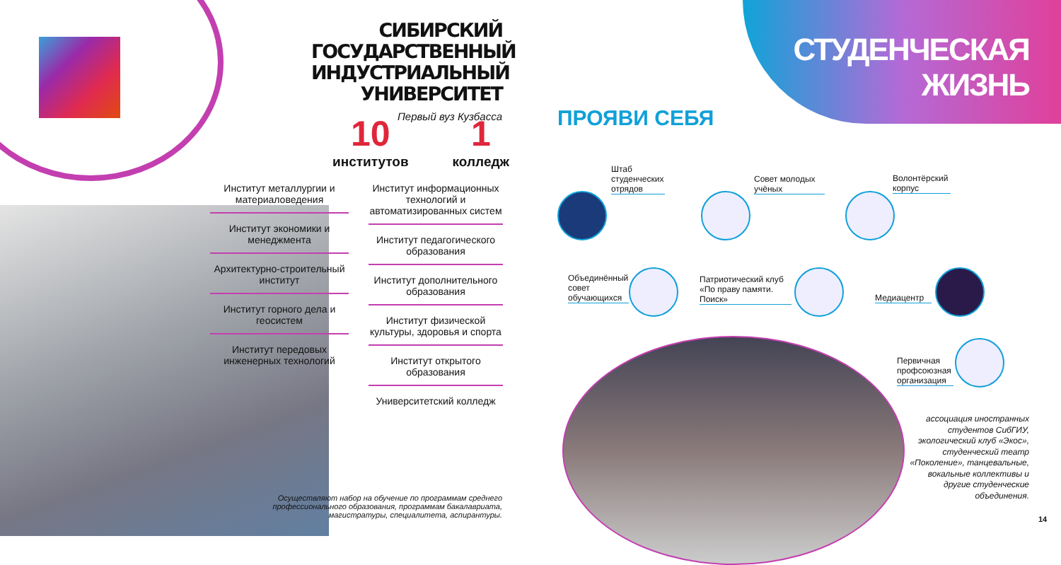СИБИРСКИЙ ГОСУДАРСТВЕННЫЙ ИНДУСТРИАЛЬНЫЙ УНИВЕРСИТЕТ
Первый вуз Кузбасса
10
институтов
1
колледж
Институт металлургии и материаловедения
Институт экономики и менеджмента
Архитектурно-строительный институт
Институт горного дела и геосистем
Институт передовых инженерных технологий
Институт информационных технологий и автоматизированных систем
Институт педагогического образования
Институт дополнительного образования
Институт физической культуры, здоровья и спорта
Институт открытого образования
Университетский колледж
Осуществляют набор на обучение по программам среднего профессионального образования, программам бакалавриата, магистратуры, специалитета, аспирантуры.
СТУДЕНЧЕСКАЯ ЖИЗНЬ
ПРОЯВИ СЕБЯ
Штаб студенческих отрядов
Совет молодых учёных
Волонтёрский корпус
Объединённый совет обучающихся
Патриотический клуб «По праву памяти. Поиск»
Медиацентр
Первичная профсоюзная организация
ассоциация иностранных студентов СибГИУ, экологический клуб «Экос», студенческий театр «Поколение», танцевальные, вокальные коллективы и другие студенческие объединения.
14